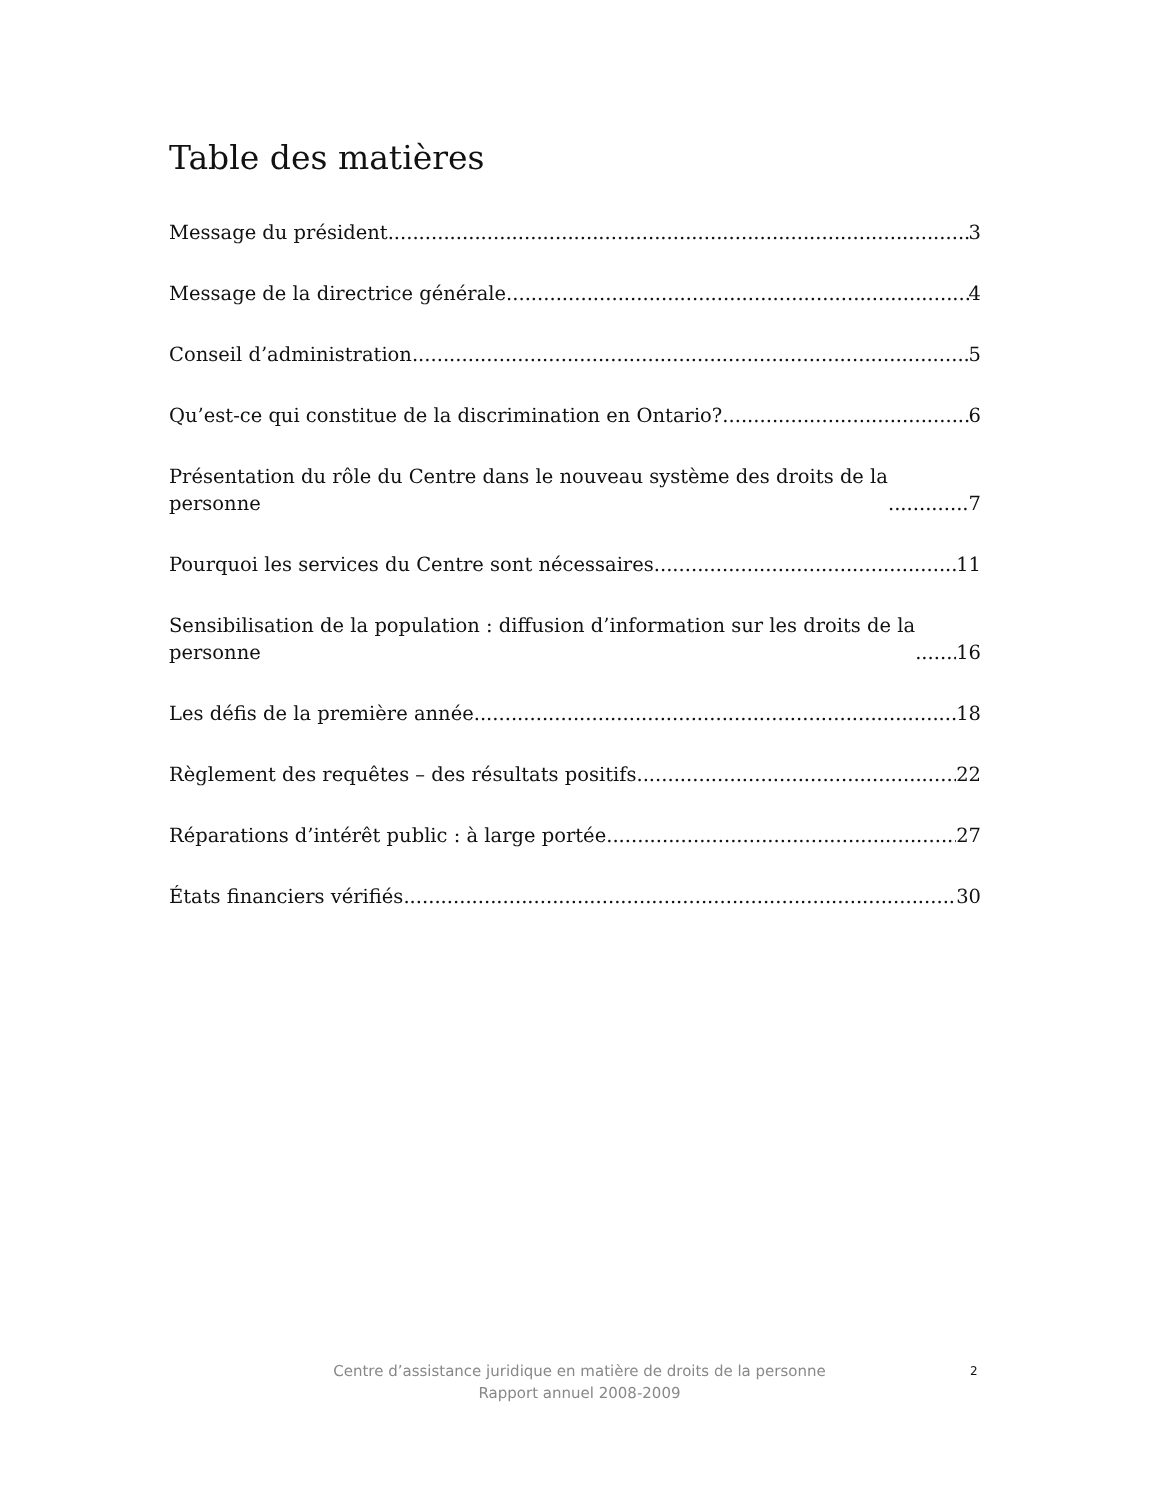Table des matières
Message du président 3
Message de la directrice générale 4
Conseil d’administration 5
Qu’est-ce qui constitue de la discrimination en Ontario? 6
Présentation du rôle du Centre dans le nouveau système des droits de la
personne 7
Pourquoi les services du Centre sont nécessaires 11
Sensibilisation de la population : diffusion d’information sur les droits de la
personne 16
Les défis de la première année 18
Règlement des requêtes – des résultats positifs 22
Réparations d’intérêt public : à large portée 27
États financiers vérifiés 30
Centre d’assistance juridique en matière de droits de la personne
Rapport annuel 2008-2009
2